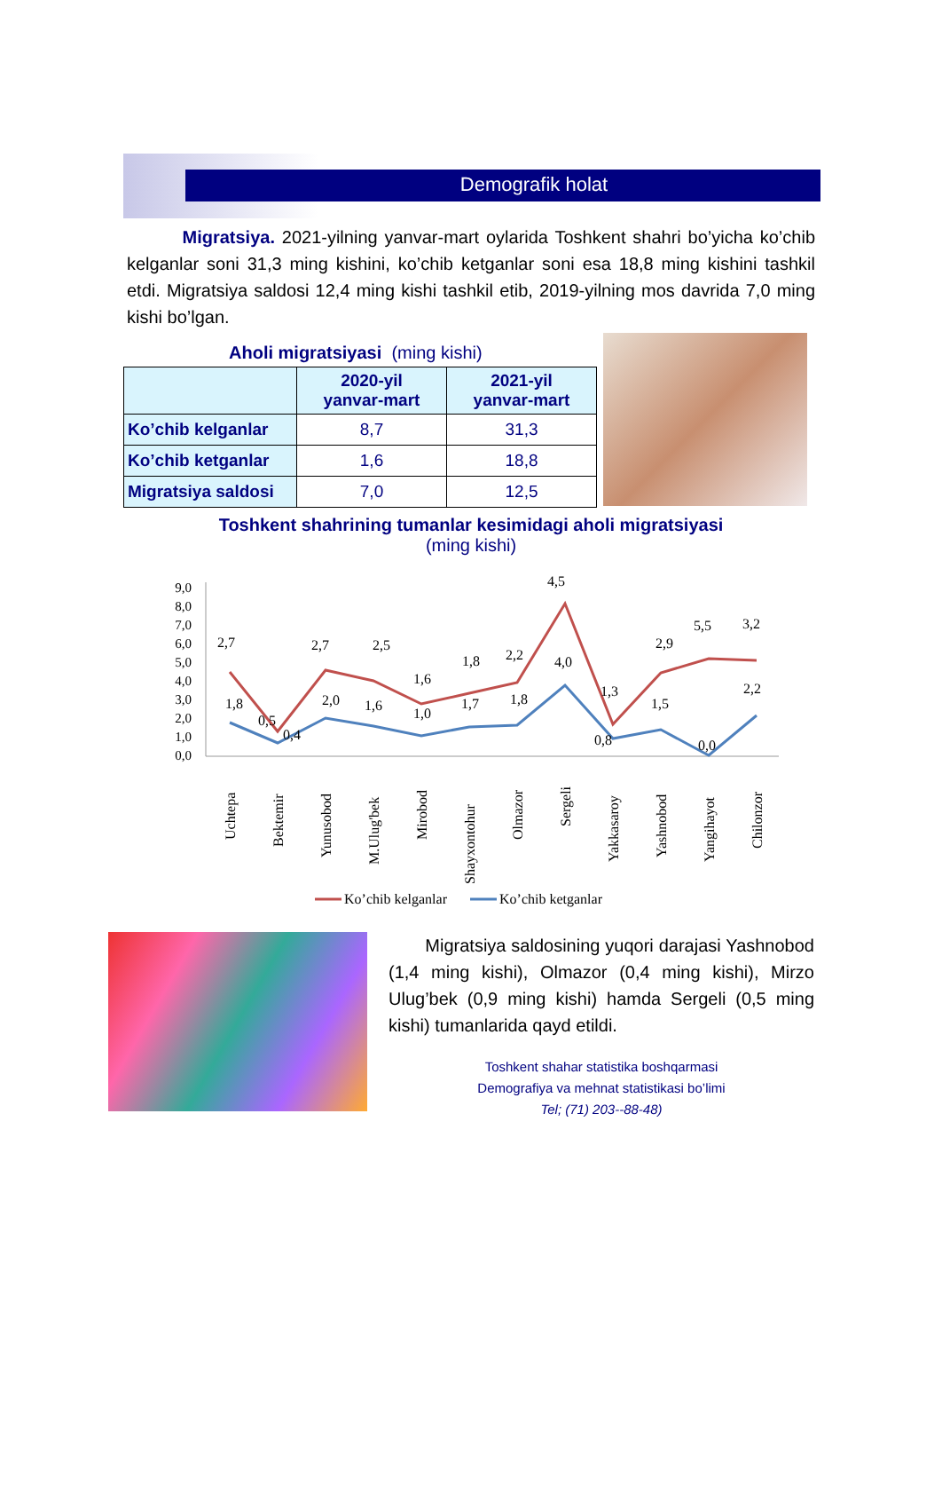Demografik holat
Migratsiya. 2021-yilning yanvar-mart oylarida Toshkent shahri bo’yicha ko’chib kelganlar soni 31,3 ming kishini, ko’chib ketganlar soni esa 18,8 ming kishini tashkil etdi. Migratsiya saldosi 12,4 ming kishi tashkil etib, 2019-yilning mos davrida 7,0 ming kishi bo’lgan.
Aholi migratsiyasi (ming kishi)
| | 2020-yil yanvar-mart | 2021-yil yanvar-mart |
| --- | --- | --- |
| Ko’chib kelganlar | 8,7 | 31,3 |
| Ko’chib ketganlar | 1,6 | 18,8 |
| Migratsiya saldosi | 7,0 | 12,5 |
Toshkent shahrining tumanlar kesimidagi aholi migratsiyasi
(ming kishi)
9,0
8,0
7,0
6,0
5,0
4,0
3,0
2,0
1,0
0,0
2,7
0,5
2,7
2,5
1,6
1,8
2,2
4,5
1,3
2,9
5,5
3,2
1,8
0,4
2,0
1,6
1,0
1,7
1,8
4,0
0,8
1,5
0,0
2,2
Uchtepa
Bektemir
Yunusobod
M.Ulug'bek
Mirobod
Shayxontohur
Olmazor
Sergeli
Yakkasaroy
Yashnobod
Yangihayot
Chilonzor
Ko’chib kelganlar
Ko’chib ketganlar
Migratsiya saldosining yuqori darajasi Yashnobod (1,4 ming kishi), Olmazor (0,4 ming kishi), Mirzo Ulug’bek (0,9 ming kishi) hamda Sergeli (0,5 ming kishi) tumanlarida qayd etildi.
Toshkent shahar statistika boshqarmasi
Demografiya va mehnat statistikasi bo’limi
Tel; (71) 203--88-48)